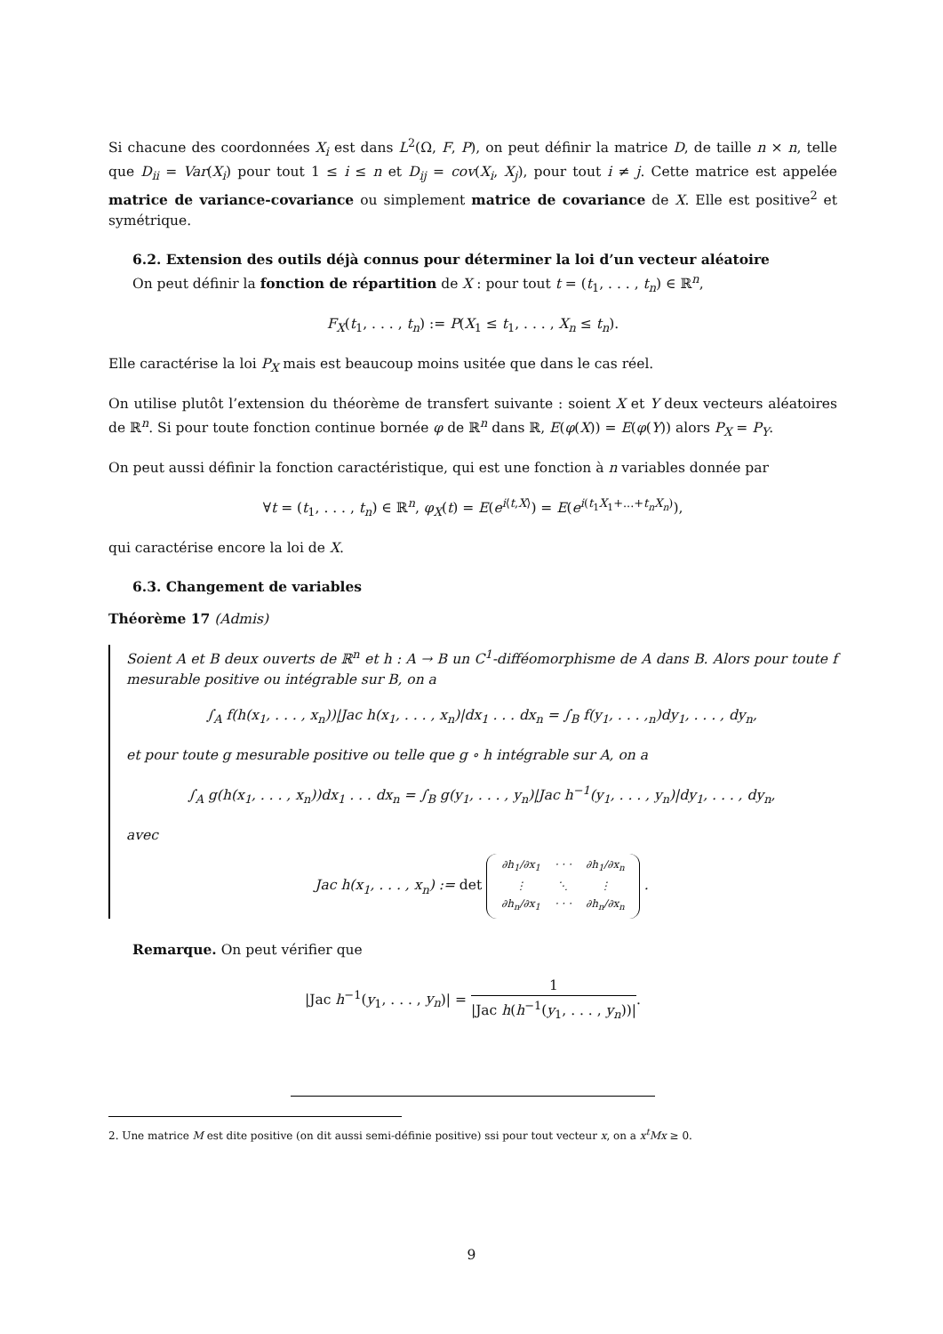Si chacune des coordonnées X<sub>i</sub> est dans L<sup>2</sup>(Ω, F, P), on peut définir la matrice D, de taille n × n, telle que D<sub>ii</sub> = Var(X<sub>i</sub>) pour tout 1 ≤ i ≤ n et D<sub>ij</sub> = cov(X<sub>i</sub>, X<sub>j</sub>), pour tout i ≠ j. Cette matrice est appelée matrice de variance-covariance ou simplement matrice de covariance de X. Elle est positive<sup>2</sup> et symétrique.
6.2. Extension des outils déjà connus pour déterminer la loi d’un vecteur aléatoire
On peut définir la fonction de répartition de X : pour tout t = (t<sub>1</sub>, . . . , t<sub>n</sub>) ∈ ℝ<sup>n</sup>,
F<sub>X</sub>(t<sub>1</sub>, . . . , t<sub>n</sub>) := P(X<sub>1</sub> ≤ t<sub>1</sub>, . . . , X<sub>n</sub> ≤ t<sub>n</sub>).
Elle caractérise la loi P<sub>X</sub> mais est beaucoup moins usitée que dans le cas réel.
On utilise plutôt l’extension du théorème de transfert suivante : soient X et Y deux vecteurs aléatoires de ℝ<sup>n</sup>. Si pour toute fonction continue bornée φ de ℝ<sup>n</sup> dans ℝ, E(φ(X)) = E(φ(Y)) alors P<sub>X</sub> = P<sub>Y</sub>.
On peut aussi définir la fonction caractéristique, qui est une fonction à n variables donnée par
∀t = (t<sub>1</sub>, . . . , t<sub>n</sub>) ∈ ℝ<sup>n</sup>, φ<sub>X</sub>(t) = E(e<sup>i⟨t,X⟩</sup>) = E(e<sup>i(t<sub>1</sub>X<sub>1</sub>+...+t<sub>n</sub>X<sub>n</sub>)</sup>),
qui caractérise encore la loi de X.
6.3. Changement de variables
Théorème 17 (Admis)
Soient A et B deux ouverts de ℝ<sup>n</sup> et h : A → B un C<sup>1</sup>-difféomorphisme de A dans B. Alors pour toute f mesurable positive ou intégrable sur B, on a
∫<sub>A</sub> f(h(x<sub>1</sub>, . . . , x<sub>n</sub>))|Jac h(x<sub>1</sub>, . . . , x<sub>n</sub>)|dx<sub>1</sub> . . . dx<sub>n</sub> = ∫<sub>B</sub> f(y<sub>1</sub>, . . . ,<sub>n</sub>)dy<sub>1</sub>, . . . , dy<sub>n</sub>,
et pour toute g mesurable positive ou telle que g ∘ h intégrable sur A, on a
∫<sub>A</sub> g(h(x<sub>1</sub>, . . . , x<sub>n</sub>))dx<sub>1</sub> . . . dx<sub>n</sub> = ∫<sub>B</sub> g(y<sub>1</sub>, . . . , y<sub>n</sub>)|Jac h<sup>−1</sup>(y<sub>1</sub>, . . . , y<sub>n</sub>)|dy<sub>1</sub>, . . . , dy<sub>n</sub>,
avec
Jac h(x<sub>1</sub>, . . . , x<sub>n</sub>) := det ∂h<sub>1</sub>/∂x<sub>1</sub>
· · ·
∂h<sub>1</sub>/∂x<sub>n</sub> ⋮
⋱
⋮ ∂h<sub>n</sub>/∂x<sub>1</sub>
· · ·
∂h<sub>n</sub>/∂x<sub>n</sub> .
Remarque. On peut vérifier que
|Jac h<sup>−1</sup>(y<sub>1</sub>, . . . , y<sub>n</sub>)| = 1 |Jac h(h<sup>−1</sup>(y<sub>1</sub>, . . . , y<sub>n</sub>))|.
2. Une matrice M est dite positive (on dit aussi semi-définie positive) ssi pour tout vecteur x, on a x<sup>t</sup>Mx ≥ 0.
9